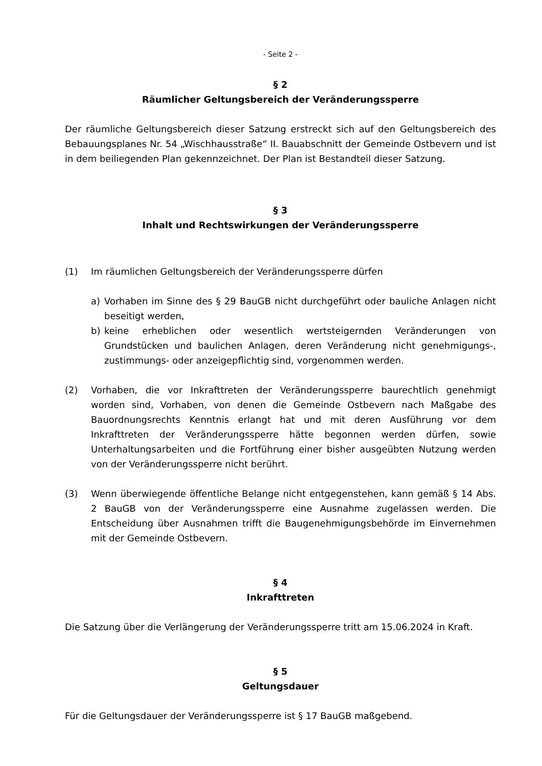- Seite 2 -
§ 2
Räumlicher Geltungsbereich der Veränderungssperre
Der räumliche Geltungsbereich dieser Satzung erstreckt sich auf den Geltungsbereich des Bebauungsplanes Nr. 54 „Wischhausstraße“ II. Bauabschnitt der Gemeinde Ostbevern und ist in dem beiliegenden Plan gekennzeichnet. Der Plan ist Bestandteil dieser Satzung.
§ 3
Inhalt und Rechtswirkungen der Veränderungssperre
(1) Im räumlichen Geltungsbereich der Veränderungssperre dürfen
a) Vorhaben im Sinne des § 29 BauGB nicht durchgeführt oder bauliche Anlagen nicht beseitigt werden,
b) keine erheblichen oder wesentlich wertsteigernden Veränderungen von Grundstücken und baulichen Anlagen, deren Veränderung nicht genehmigungs-, zustimmungs- oder anzeigepflichtig sind, vorgenommen werden.
(2) Vorhaben, die vor Inkrafttreten der Veränderungssperre baurechtlich genehmigt worden sind, Vorhaben, von denen die Gemeinde Ostbevern nach Maßgabe des Bauordnungsrechts Kenntnis erlangt hat und mit deren Ausführung vor dem Inkrafttreten der Veränderungssperre hätte begonnen werden dürfen, sowie Unterhaltungsarbeiten und die Fortführung einer bisher ausgeübten Nutzung werden von der Veränderungssperre nicht berührt.
(3) Wenn überwiegende öffentliche Belange nicht entgegenstehen, kann gemäß § 14 Abs. 2 BauGB von der Veränderungssperre eine Ausnahme zugelassen werden. Die Entscheidung über Ausnahmen trifft die Baugenehmigungsbehörde im Einvernehmen mit der Gemeinde Ostbevern.
§ 4
Inkrafttreten
Die Satzung über die Verlängerung der Veränderungssperre tritt am 15.06.2024 in Kraft.
§ 5
Geltungsdauer
Für die Geltungsdauer der Veränderungssperre ist § 17 BauGB maßgebend.